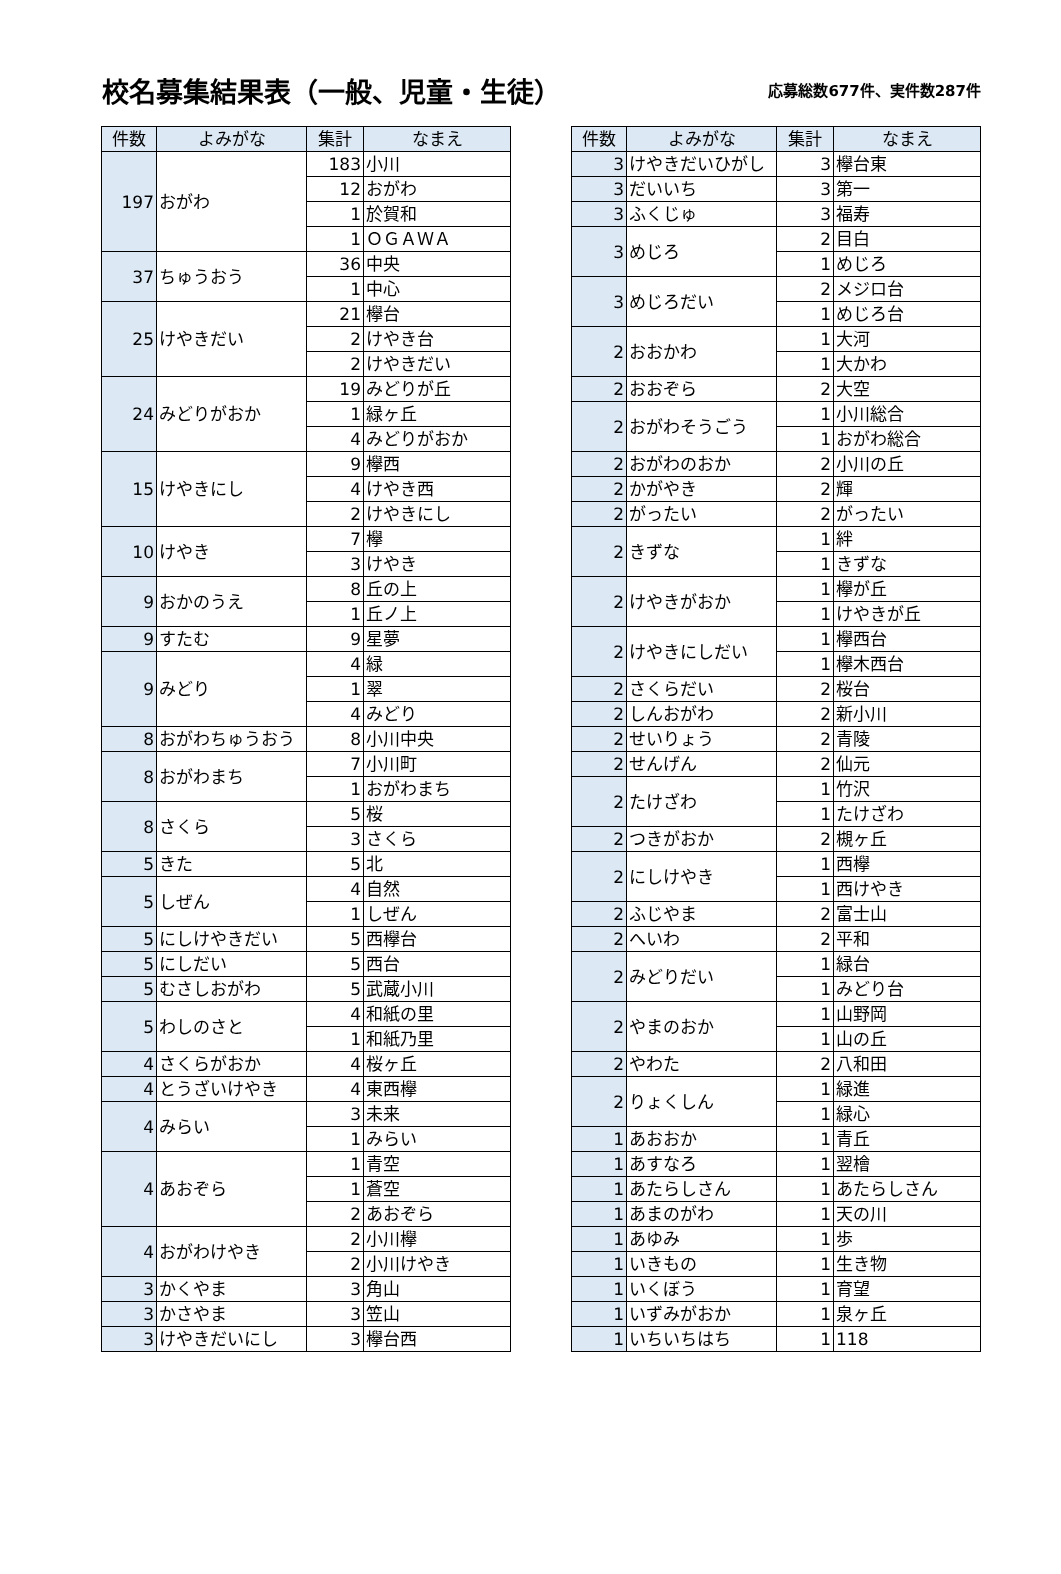校名募集結果表（一般、児童・生徒）
応募総数677件、実件数287件
| 件数 | よみがな | 集計 | なまえ |
| --- | --- | --- | --- |
| 197 | おがわ | 183 | 小川 |
| | | 12 | おがわ |
| | | 1 | 於賀和 |
| | | 1 | ＯＧＡＷＡ |
| 37 | ちゅうおう | 36 | 中央 |
| | | 1 | 中心 |
| 25 | けやきだい | 21 | 欅台 |
| | | 2 | けやき台 |
| | | 2 | けやきだい |
| 24 | みどりがおか | 19 | みどりが丘 |
| | | 1 | 緑ヶ丘 |
| | | 4 | みどりがおか |
| 15 | けやきにし | 9 | 欅西 |
| | | 4 | けやき西 |
| | | 2 | けやきにし |
| 10 | けやき | 7 | 欅 |
| | | 3 | けやき |
| 9 | おかのうえ | 8 | 丘の上 |
| | | 1 | 丘ノ上 |
| 9 | すたむ | 9 | 星夢 |
| 9 | みどり | 4 | 緑 |
| | | 1 | 翠 |
| | | 4 | みどり |
| 8 | おがわちゅうおう | 8 | 小川中央 |
| 8 | おがわまち | 7 | 小川町 |
| | | 1 | おがわまち |
| 8 | さくら | 5 | 桜 |
| | | 3 | さくら |
| 5 | きた | 5 | 北 |
| 5 | しぜん | 4 | 自然 |
| | | 1 | しぜん |
| 5 | にしけやきだい | 5 | 西欅台 |
| 5 | にしだい | 5 | 西台 |
| 5 | むさしおがわ | 5 | 武蔵小川 |
| 5 | わしのさと | 4 | 和紙の里 |
| | | 1 | 和紙乃里 |
| 4 | さくらがおか | 4 | 桜ヶ丘 |
| 4 | とうざいけやき | 4 | 東西欅 |
| 4 | みらい | 3 | 未来 |
| | | 1 | みらい |
| 4 | あおぞら | 1 | 青空 |
| | | 1 | 蒼空 |
| | | 2 | あおぞら |
| 4 | おがわけやき | 2 | 小川欅 |
| | | 2 | 小川けやき |
| 3 | かくやま | 3 | 角山 |
| 3 | かさやま | 3 | 笠山 |
| 3 | けやきだいにし | 3 | 欅台西 |
| 件数 | よみがな | 集計 | なまえ |
| --- | --- | --- | --- |
| 3 | けやきだいひがし | 3 | 欅台東 |
| 3 | だいいち | 3 | 第一 |
| 3 | ふくじゅ | 3 | 福寿 |
| 3 | めじろ | 2 | 目白 |
| | | 1 | めじろ |
| 3 | めじろだい | 2 | メジロ台 |
| | | 1 | めじろ台 |
| 2 | おおかわ | 1 | 大河 |
| | | 1 | 大かわ |
| 2 | おおぞら | 2 | 大空 |
| 2 | おがわそうごう | 1 | 小川総合 |
| | | 1 | おがわ総合 |
| 2 | おがわのおか | 2 | 小川の丘 |
| 2 | かがやき | 2 | 輝 |
| 2 | がったい | 2 | がったい |
| 2 | きずな | 1 | 絆 |
| | | 1 | きずな |
| 2 | けやきがおか | 1 | 欅が丘 |
| | | 1 | けやきが丘 |
| 2 | けやきにしだい | 1 | 欅西台 |
| | | 1 | 欅木西台 |
| 2 | さくらだい | 2 | 桜台 |
| 2 | しんおがわ | 2 | 新小川 |
| 2 | せいりょう | 2 | 青陵 |
| 2 | せんげん | 2 | 仙元 |
| 2 | たけざわ | 1 | 竹沢 |
| | | 1 | たけざわ |
| 2 | つきがおか | 2 | 槻ヶ丘 |
| 2 | にしけやき | 1 | 西欅 |
| | | 1 | 西けやき |
| 2 | ふじやま | 2 | 富士山 |
| 2 | へいわ | 2 | 平和 |
| 2 | みどりだい | 1 | 緑台 |
| | | 1 | みどり台 |
| 2 | やまのおか | 1 | 山野岡 |
| | | 1 | 山の丘 |
| 2 | やわた | 2 | 八和田 |
| 2 | りょくしん | 1 | 緑進 |
| | | 1 | 緑心 |
| 1 | あおおか | 1 | 青丘 |
| 1 | あすなろ | 1 | 翌檜 |
| 1 | あたらしさん | 1 | あたらしさん |
| 1 | あまのがわ | 1 | 天の川 |
| 1 | あゆみ | 1 | 歩 |
| 1 | いきもの | 1 | 生き物 |
| 1 | いくぼう | 1 | 育望 |
| 1 | いずみがおか | 1 | 泉ヶ丘 |
| 1 | いちいちはち | 1 | 118 |